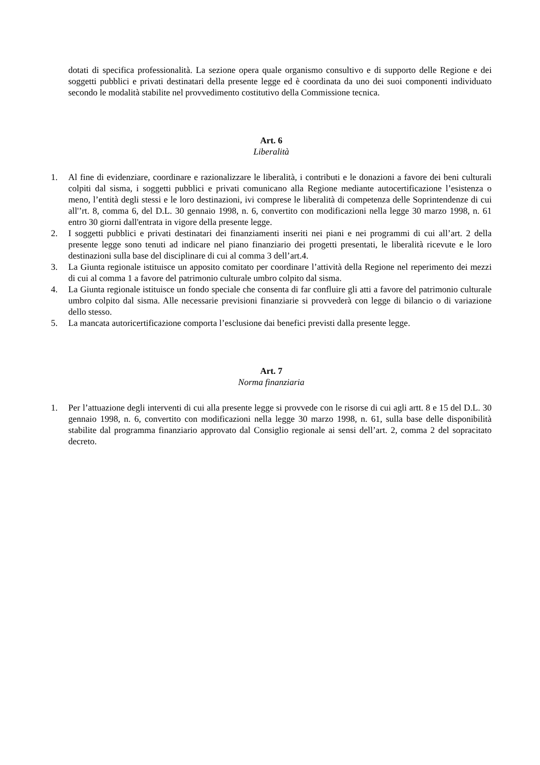dotati di specifica professionalità. La sezione opera quale organismo consultivo e di supporto delle Regione e dei soggetti pubblici e privati destinatari della presente legge ed è coordinata da uno dei suoi componenti individuato secondo le modalità stabilite nel provvedimento costitutivo della Commissione tecnica.
Art. 6
Liberalità
1. Al fine di evidenziare, coordinare e razionalizzare le liberalità, i contributi e le donazioni a favore dei beni culturali colpiti dal sisma, i soggetti pubblici e privati comunicano alla Regione mediante autocertificazione l’esistenza o meno, l’entità degli stessi e le loro destinazioni, ivi comprese le liberalità di competenza delle Soprintendenze di cui all'’rt. 8, comma 6, del D.L. 30 gennaio 1998, n. 6, convertito con modificazioni nella legge 30 marzo 1998, n. 61 entro 30 giorni dall'entrata in vigore della presente legge.
2. I soggetti pubblici e privati destinatari dei finanziamenti inseriti nei piani e nei programmi di cui all’art. 2 della presente legge sono tenuti ad indicare nel piano finanziario dei progetti presentati, le liberalità ricevute e le loro destinazioni sulla base del disciplinare di cui al comma 3 dell’art.4.
3. La Giunta regionale istituisce un apposito comitato per coordinare l’attività della Regione nel reperimento dei mezzi di cui al comma 1 a favore del patrimonio culturale umbro colpito dal sisma.
4. La Giunta regionale istituisce un fondo speciale che consenta di far confluire gli atti a favore del patrimonio culturale umbro colpito dal sisma. Alle necessarie previsioni finanziarie si provvederà con legge di bilancio o di variazione dello stesso.
5. La mancata autoricertificazione comporta l’esclusione dai benefici previsti dalla presente legge.
Art. 7
Norma finanziaria
1. Per l’attuazione degli interventi di cui alla presente legge si provvede con le risorse di cui agli artt. 8 e 15 del D.L. 30 gennaio 1998, n. 6, convertito con modificazioni nella legge 30 marzo 1998, n. 61, sulla base delle disponibilità stabilite dal programma finanziario approvato dal Consiglio regionale ai sensi dell’art. 2, comma 2 del sopracitato decreto.